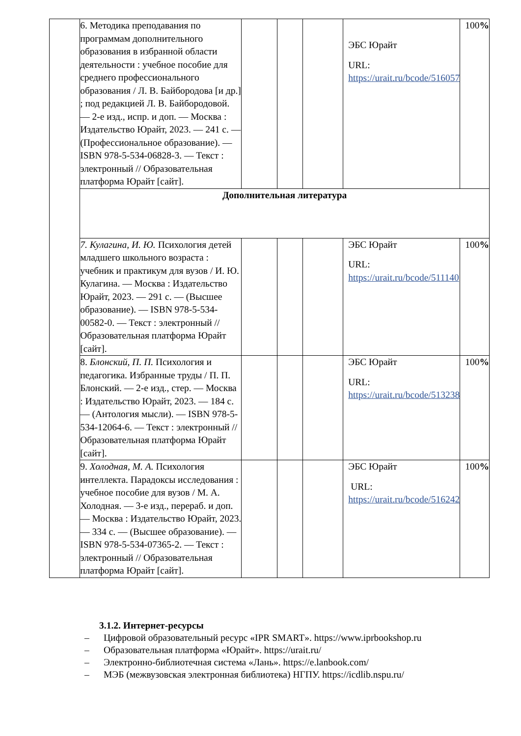| | 6. Методика преподавания по программам дополнительного образования в избранной области деятельности : учебное пособие для среднего профессионального образования / Л. В. Байбородова [и др.] ; под редакцией Л. В. Байбородовой. — 2-е изд., испр. и доп. — Москва : Издательство Юрайт, 2023. — 241 с. — (Профессиональное образование). — ISBN 978-5-534-06828-3. — Текст : электронный // Образовательная платформа Юрайт [сайт]. | | | | ЭБС Юрайт URL: https://urait.ru/bcode/516057 | 100 % |
| | Дополнительная литература | | | | | |
| | 7. Кулагина, И. Ю. Психология детей младшего школьного возраста : учебник и практикум для вузов / И. Ю. Кулагина. — Москва : Издательство Юрайт, 2023. — 291 с. — (Высшее образование). — ISBN 978-5-534-00582-0. — Текст : электронный // Образовательная платформа Юрайт [сайт]. | | | | ЭБС Юрайт URL: https://urait.ru/bcode/511140 | 100 % |
| | 8. Блонский, П. П. Психология и педагогика. Избранные труды / П. П. Блонский. — 2-е изд., стер. — Москва : Издательство Юрайт, 2023. — 184 с. — (Антология мысли). — ISBN 978-5-534-12064-6. — Текст : электронный // Образовательная платформа Юрайт [сайт]. | | | | ЭБС Юрайт URL: https://urait.ru/bcode/513238 | 100 % |
| | 9. Холодная, М. А. Психология интеллекта. Парадоксы исследования : учебное пособие для вузов / М. А. Холодная. — 3-е изд., перераб. и доп. — Москва : Издательство Юрайт, 2023. — 334 с. — (Высшее образование). — ISBN 978-5-534-07365-2. — Текст : электронный // Образовательная платформа Юрайт [сайт]. | | | | ЭБС Юрайт URL: https://urait.ru/bcode/516242 | 100 % |
3.1.2. Интернет-ресурсы
– Цифровой образовательный ресурс «IPR SMART». https://www.iprbookshop.ru
– Образовательная платформа «Юрайт». https://urait.ru/
– Электронно-библиотечная система «Лань». https://e.lanbook.com/
– МЭБ (межвузовская электронная библиотека) НГПУ. https://icdlib.nspu.ru/